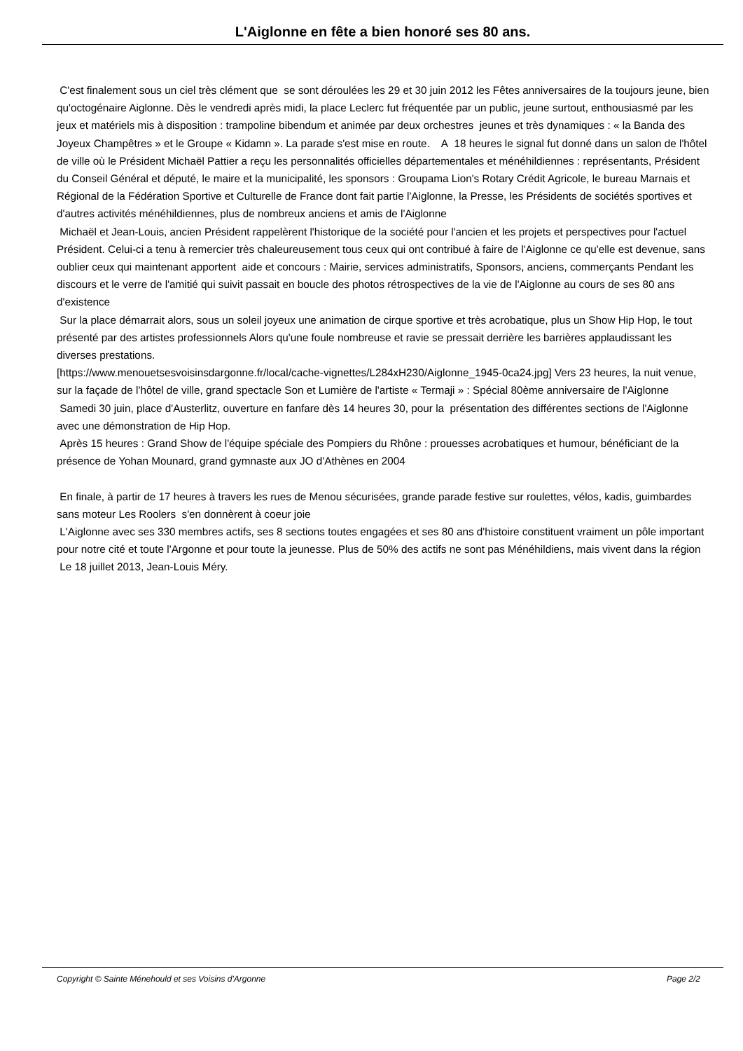L'Aiglonne en fête a bien honoré ses 80 ans.
C'est finalement sous un ciel très clément que se sont déroulées les 29 et 30 juin 2012 les Fêtes anniversaires de la toujours jeune, bien qu'octogénaire Aiglonne. Dès le vendredi après midi, la place Leclerc fut fréquentée par un public, jeune surtout, enthousiasmé par les jeux et matériels mis à disposition : trampoline bibendum et animée par deux orchestres jeunes et très dynamiques : « la Banda des Joyeux Champêtres » et le Groupe « Kidamn ». La parade s'est mise en route. A 18 heures le signal fut donné dans un salon de l'hôtel de ville où le Président Michaël Pattier a reçu les personnalités officielles départementales et ménéhildiennes : représentants, Président du Conseil Général et député, le maire et la municipalité, les sponsors : Groupama Lion's Rotary Crédit Agricole, le bureau Marnais et Régional de la Fédération Sportive et Culturelle de France dont fait partie l'Aiglonne, la Presse, les Présidents de sociétés sportives et d'autres activités ménéhildiennes, plus de nombreux anciens et amis de l'Aiglonne
Michaël et Jean-Louis, ancien Président rappelèrent l'historique de la société pour l'ancien et les projets et perspectives pour l'actuel Président. Celui-ci a tenu à remercier très chaleureusement tous ceux qui ont contribué à faire de l'Aiglonne ce qu'elle est devenue, sans oublier ceux qui maintenant apportent aide et concours : Mairie, services administratifs, Sponsors, anciens, commerçants Pendant les discours et le verre de l'amitié qui suivit passait en boucle des photos rétrospectives de la vie de l'Aiglonne au cours de ses 80 ans d'existence
Sur la place démarrait alors, sous un soleil joyeux une animation de cirque sportive et très acrobatique, plus un Show Hip Hop, le tout présenté par des artistes professionnels Alors qu'une foule nombreuse et ravie se pressait derrière les barrières applaudissant les diverses prestations.
[https://www.menouetsesvoisinsdargonne.fr/local/cache-vignettes/L284xH230/Aiglonne_1945-0ca24.jpg] Vers 23 heures, la nuit venue, sur la façade de l'hôtel de ville, grand spectacle Son et Lumière de l'artiste « Termaji » : Spécial 80ème anniversaire de l'Aiglonne
Samedi 30 juin, place d'Austerlitz, ouverture en fanfare dès 14 heures 30, pour la présentation des différentes sections de l'Aiglonne avec une démonstration de Hip Hop.
Après 15 heures : Grand Show de l'équipe spéciale des Pompiers du Rhône : prouesses acrobatiques et humour, bénéficiant de la présence de Yohan Mounard, grand gymnaste aux JO d'Athènes en 2004
En finale, à partir de 17 heures à travers les rues de Menou sécurisées, grande parade festive sur roulettes, vélos, kadis, guimbardes sans moteur Les Roolers s'en donnèrent à coeur joie
L'Aiglonne avec ses 330 membres actifs, ses 8 sections toutes engagées et ses 80 ans d'histoire constituent vraiment un pôle important pour notre cité et toute l'Argonne et pour toute la jeunesse. Plus de 50% des actifs ne sont pas Ménéhildiens, mais vivent dans la région
Le 18 juillet 2013, Jean-Louis Méry.
Copyright © Sainte Ménehould et ses Voisins d'Argonne Page 2/2